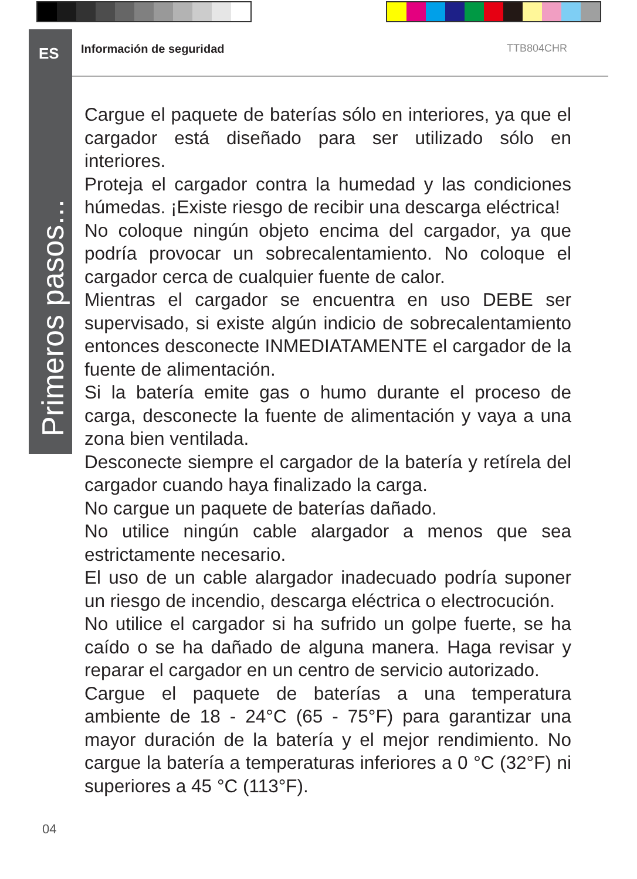ES
Primeros pasos...
Información de seguridad TTB804CHR
Cargue el paquete de baterías sólo en interiores, ya que el cargador está diseñado para ser utilizado sólo en interiores.
Proteja el cargador contra la humedad y las condiciones húmedas. ¡Existe riesgo de recibir una descarga eléctrica!
No coloque ningún objeto encima del cargador, ya que podría provocar un sobrecalentamiento. No coloque el cargador cerca de cualquier fuente de calor.
Mientras el cargador se encuentra en uso DEBE ser supervisado, si existe algún indicio de sobrecalentamiento entonces desconecte INMEDIATAMENTE el cargador de la fuente de alimentación.
Si la batería emite gas o humo durante el proceso de carga, desconecte la fuente de alimentación y vaya a una zona bien ventilada.
Desconecte siempre el cargador de la batería y retírela del cargador cuando haya finalizado la carga.
No cargue un paquete de baterías dañado.
No utilice ningún cable alargador a menos que sea estrictamente necesario.
El uso de un cable alargador inadecuado podría suponer un riesgo de incendio, descarga eléctrica o electrocución.
No utilice el cargador si ha sufrido un golpe fuerte, se ha caído o se ha dañado de alguna manera. Haga revisar y reparar el cargador en un centro de servicio autorizado.
Cargue el paquete de baterías a una temperatura ambiente de 18 - 24°C (65 - 75°F) para garantizar una mayor duración de la batería y el mejor rendimiento. No cargue la batería a temperaturas inferiores a 0 °C (32°F) ni superiores a 45 °C (113°F).
04